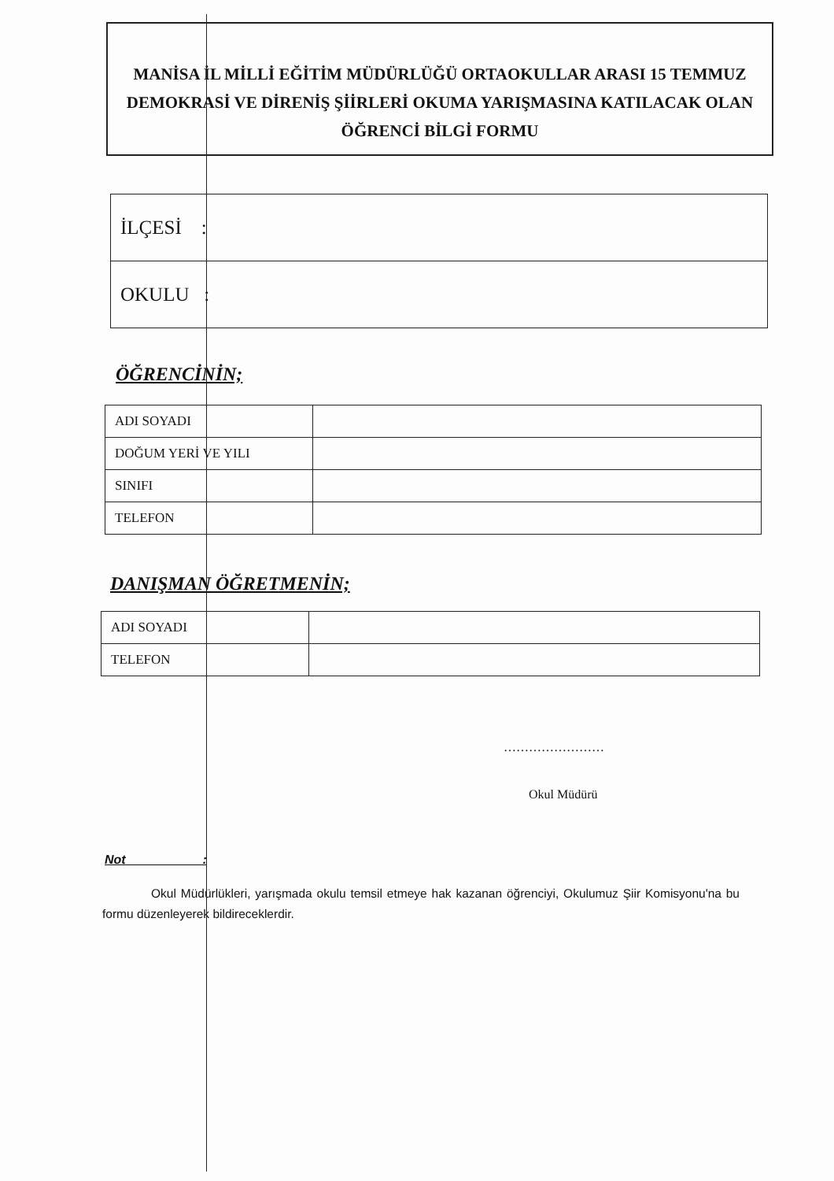MANİSA İL MİLLİ EĞİTİM MÜDÜRLÜĞÜ ORTAOKULLAR ARASI 15 TEMMUZ
DEMOKRASİ VE DİRENİŞ ŞİİRLERİ OKUMA YARIŞMASINA KATILACAK OLAN
ÖĞRENCİ BİLGİ FORMU
| İLÇESİ : |
| OKULU : |
ÖĞRENCİNİN;
| ADI SOYADI | |
| DOĞUM YERİ VE YILI | |
| SINIFI | |
| TELEFON | |
DANIŞMAN ÖĞRETMENİN;
| ADI SOYADI | |
| TELEFON | |
……………………
Okul Müdürü
Not :
Okul Müdürlükleri, yarışmada okulu temsil etmeye hak kazanan öğrenciyi, Okulumuz Şiir Komisyonu'na bu formu düzenleyerek bildireceklerdir.